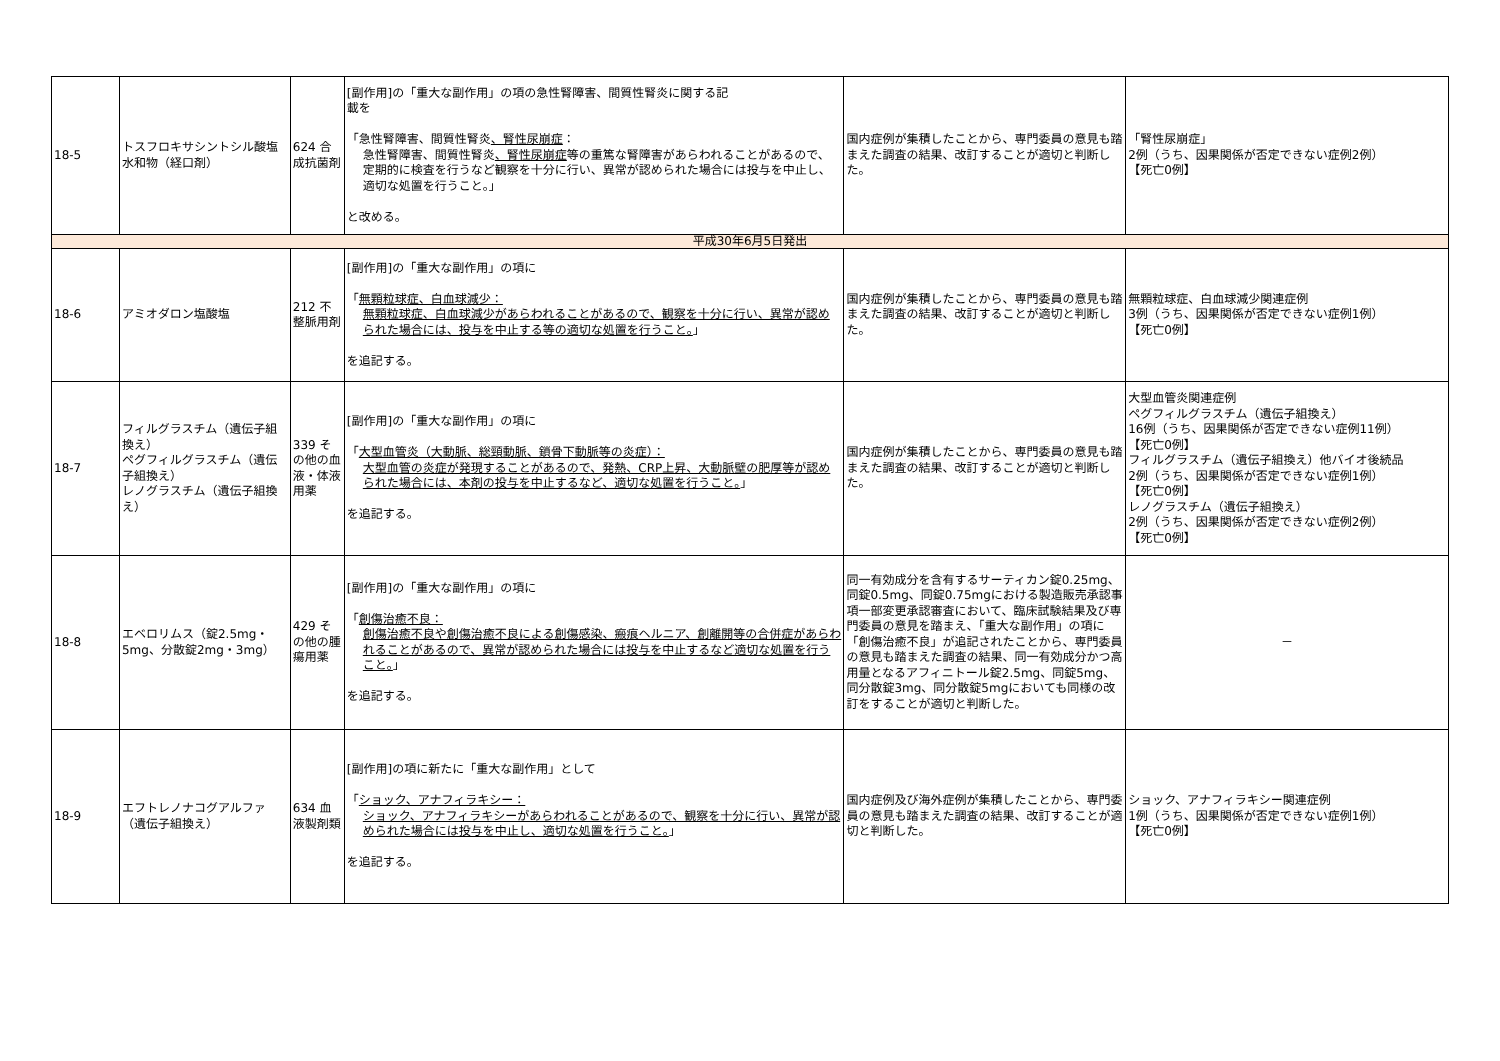| 18-5 | トスフロキサシントシル酸塩水和物（経口剤） | 624 合成抗菌剤 | [副作用]の「重大な副作用」の項の急性腎障害、間質性腎炎に関する記 載を 「急性腎障害、間質性腎炎 、腎性尿崩症 ： 急性腎障害、間質性腎炎 、腎性尿崩症 等の重篤な腎障害があらわれることがあるので、定期的に検査を行うなど観察を十分に行い、異常が認められた場合には投与を中止し、適切な処置を行うこと。」 と改める。 | 国内症例が集積したことから、専門委員の意見も踏まえた調査の結果、改訂することが適切と判断した。 | 「腎性尿崩症」 2例（うち、因果関係が否定できない症例2例） 【死亡0例】 |
| 平成30年6月5日発出 | | | | | |
| 18-6 | アミオダロン塩酸塩 | 212 不整脈用剤 | [副作用]の「重大な副作用」の項に 「 無顆粒球症、白血球減少： 無顆粒球症、白血球減少があらわれることがあるので、観察を十分に行い、異常が認められた場合には、投与を中止する等の適切な処置を行うこと。 」 を追記する。 | 国内症例が集積したことから、専門委員の意見も踏まえた調査の結果、改訂することが適切と判断した。 | 無顆粒球症、白血球減少関連症例 3例（うち、因果関係が否定できない症例1例） 【死亡0例】 |
| 18-7 | フィルグラスチム（遺伝子組換え） ペグフィルグラスチム（遺伝子組換え） レノグラスチム（遺伝子組換え） | 339 その他の血液・体液用薬 | [副作用]の「重大な副作用」の項に 「 大型血管炎（大動脈、総頸動脈、鎖骨下動脈等の炎症）： 大型血管の炎症が発現することがあるので、発熱、CRP上昇、大動脈壁の肥厚等が認められた場合には、本剤の投与を中止するなど、適切な処置を行うこと。 」 を追記する。 | 国内症例が集積したことから、専門委員の意見も踏まえた調査の結果、改訂することが適切と判断した。 | 大型血管炎関連症例 ペグフィルグラスチム（遺伝子組換え） 16例（うち、因果関係が否定できない症例11例） 【死亡0例】 フィルグラスチム（遺伝子組換え）他バイオ後続品 2例（うち、因果関係が否定できない症例1例） 【死亡0例】 レノグラスチム（遺伝子組換え） 2例（うち、因果関係が否定できない症例2例） 【死亡0例】 |
| 18-8 | エベロリムス（錠2.5mg・5mg、分散錠2mg・3mg） | 429 その他の腫瘍用薬 | [副作用]の「重大な副作用」の項に 「 創傷治癒不良： 創傷治癒不良や創傷治癒不良による創傷感染、瘢痕ヘルニア、創離開等の合併症があらわれることがあるので、異常が認められた場合には投与を中止するなど適切な処置を行うこと。 」 を追記する。 | 同一有効成分を含有するサーティカン錠0.25mg、同錠0.5mg、同錠0.75mgにおける製造販売承認事項一部変更承認審査において、臨床試験結果及び専門委員の意見を踏まえ、「重大な副作用」の項に「創傷治癒不良」が追記されたことから、専門委員の意見も踏まえた調査の結果、同一有効成分かつ高用量となるアフィニトール錠2.5mg、同錠5mg、同分散錠3mg、同分散錠5mgにおいても同様の改訂をすることが適切と判断した。 | － |
| 18-9 | エフトレノナコグアルファ（遺伝子組換え） | 634 血液製剤類 | [副作用]の項に新たに「重大な副作用」として 「 ショック、アナフィラキシー： ショック、アナフィラキシーがあらわれることがあるので、観察を十分に行い、異常が認められた場合には投与を中止し、適切な処置を行うこと。 」 を追記する。 | 国内症例及び海外症例が集積したことから、専門委員の意見も踏まえた調査の結果、改訂することが適切と判断した。 | ショック、アナフィラキシー関連症例 1例（うち、因果関係が否定できない症例1例） 【死亡0例】 |